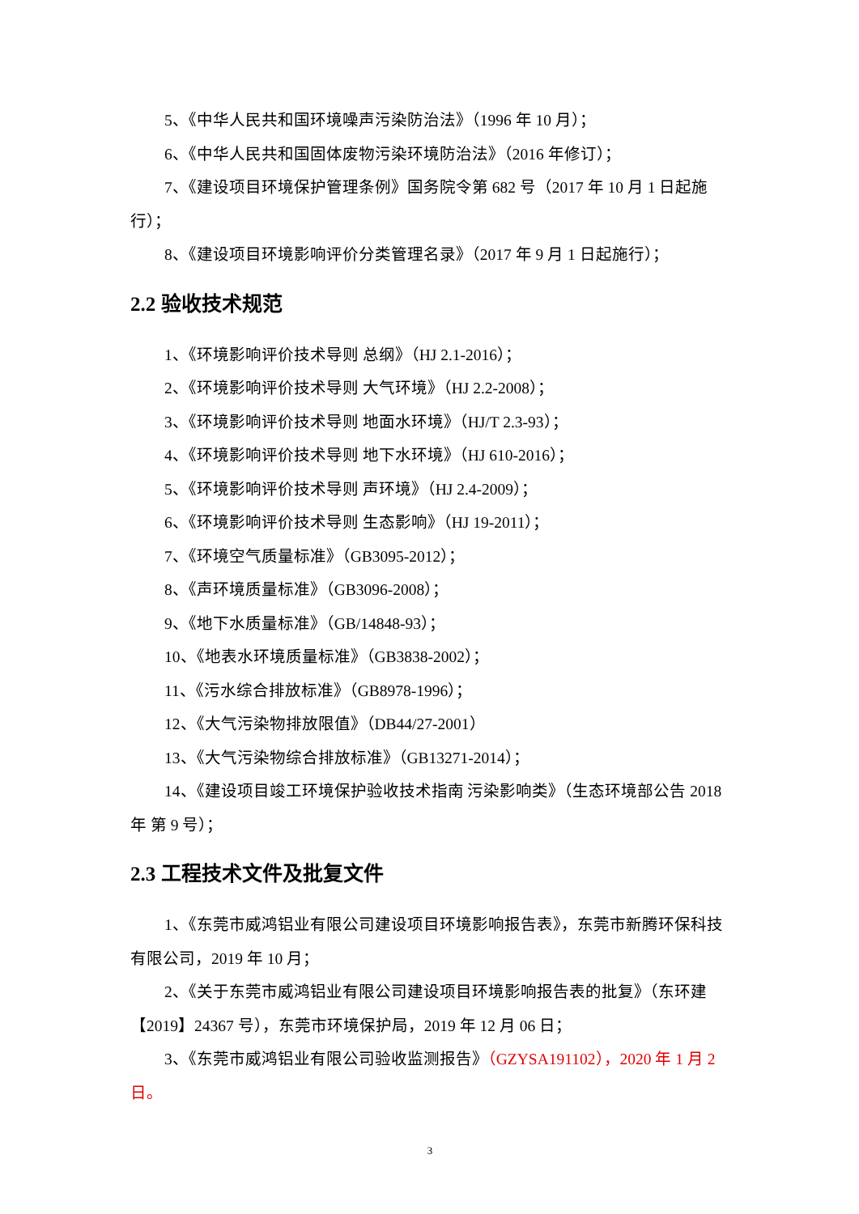5、《中华人民共和国环境噪声污染防治法》（1996 年 10 月）；
6、《中华人民共和国固体废物污染环境防治法》（2016 年修订）；
7、《建设项目环境保护管理条例》国务院令第 682 号（2017 年 10 月 1 日起施行）；
8、《建设项目环境影响评价分类管理名录》（2017 年 9 月 1 日起施行）；
2.2 验收技术规范
1、《环境影响评价技术导则 总纲》（HJ 2.1-2016）；
2、《环境影响评价技术导则 大气环境》（HJ 2.2-2008）；
3、《环境影响评价技术导则 地面水环境》（HJ/T 2.3-93）；
4、《环境影响评价技术导则 地下水环境》（HJ 610-2016）；
5、《环境影响评价技术导则 声环境》（HJ 2.4-2009）；
6、《环境影响评价技术导则 生态影响》（HJ 19-2011）；
7、《环境空气质量标准》（GB3095-2012）；
8、《声环境质量标准》（GB3096-2008）；
9、《地下水质量标准》（GB/14848-93）；
10、《地表水环境质量标准》（GB3838-2002）；
11、《污水综合排放标准》（GB8978-1996）；
12、《大气污染物排放限值》（DB44/27-2001）
13、《大气污染物综合排放标准》（GB13271-2014）；
14、《建设项目竣工环境保护验收技术指南 污染影响类》（生态环境部公告 2018 年 第 9 号）；
2.3 工程技术文件及批复文件
1、《东莞市威鸿铝业有限公司建设项目环境影响报告表》，东莞市新腾环保科技有限公司，2019 年 10 月；
2、《关于东莞市威鸿铝业有限公司建设项目环境影响报告表的批复》（东环建【2019】24367 号），东莞市环境保护局，2019 年 12 月 06 日；
3、《东莞市威鸿铝业有限公司验收监测报告》（GZYSA191102），2020 年 1 月 2 日。
3